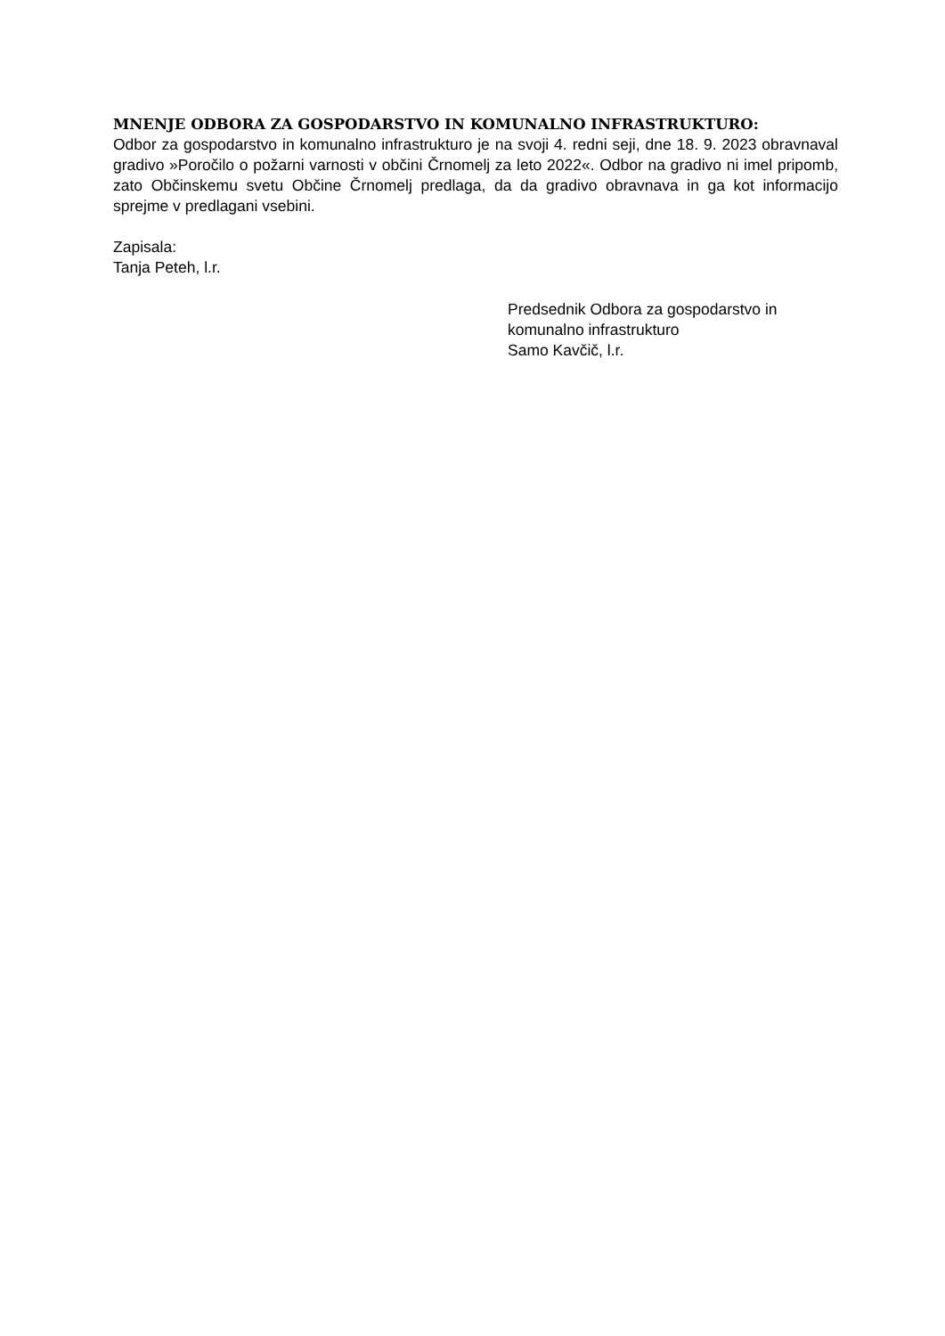MNENJE ODBORA ZA GOSPODARSTVO IN KOMUNALNO INFRASTRUKTURO:
Odbor za gospodarstvo in komunalno infrastrukturo je na svoji 4. redni seji, dne 18. 9. 2023 obravnaval gradivo »Poročilo o požarni varnosti v občini Črnomelj za leto 2022«. Odbor na gradivo ni imel pripomb, zato Občinskemu svetu Občine Črnomelj predlaga, da da gradivo obravnava in ga kot informacijo sprejme v predlagani vsebini.
Zapisala:
Tanja Peteh, l.r.
Predsednik Odbora za gospodarstvo in
komunalno infrastrukturo
Samo Kavčič, l.r.